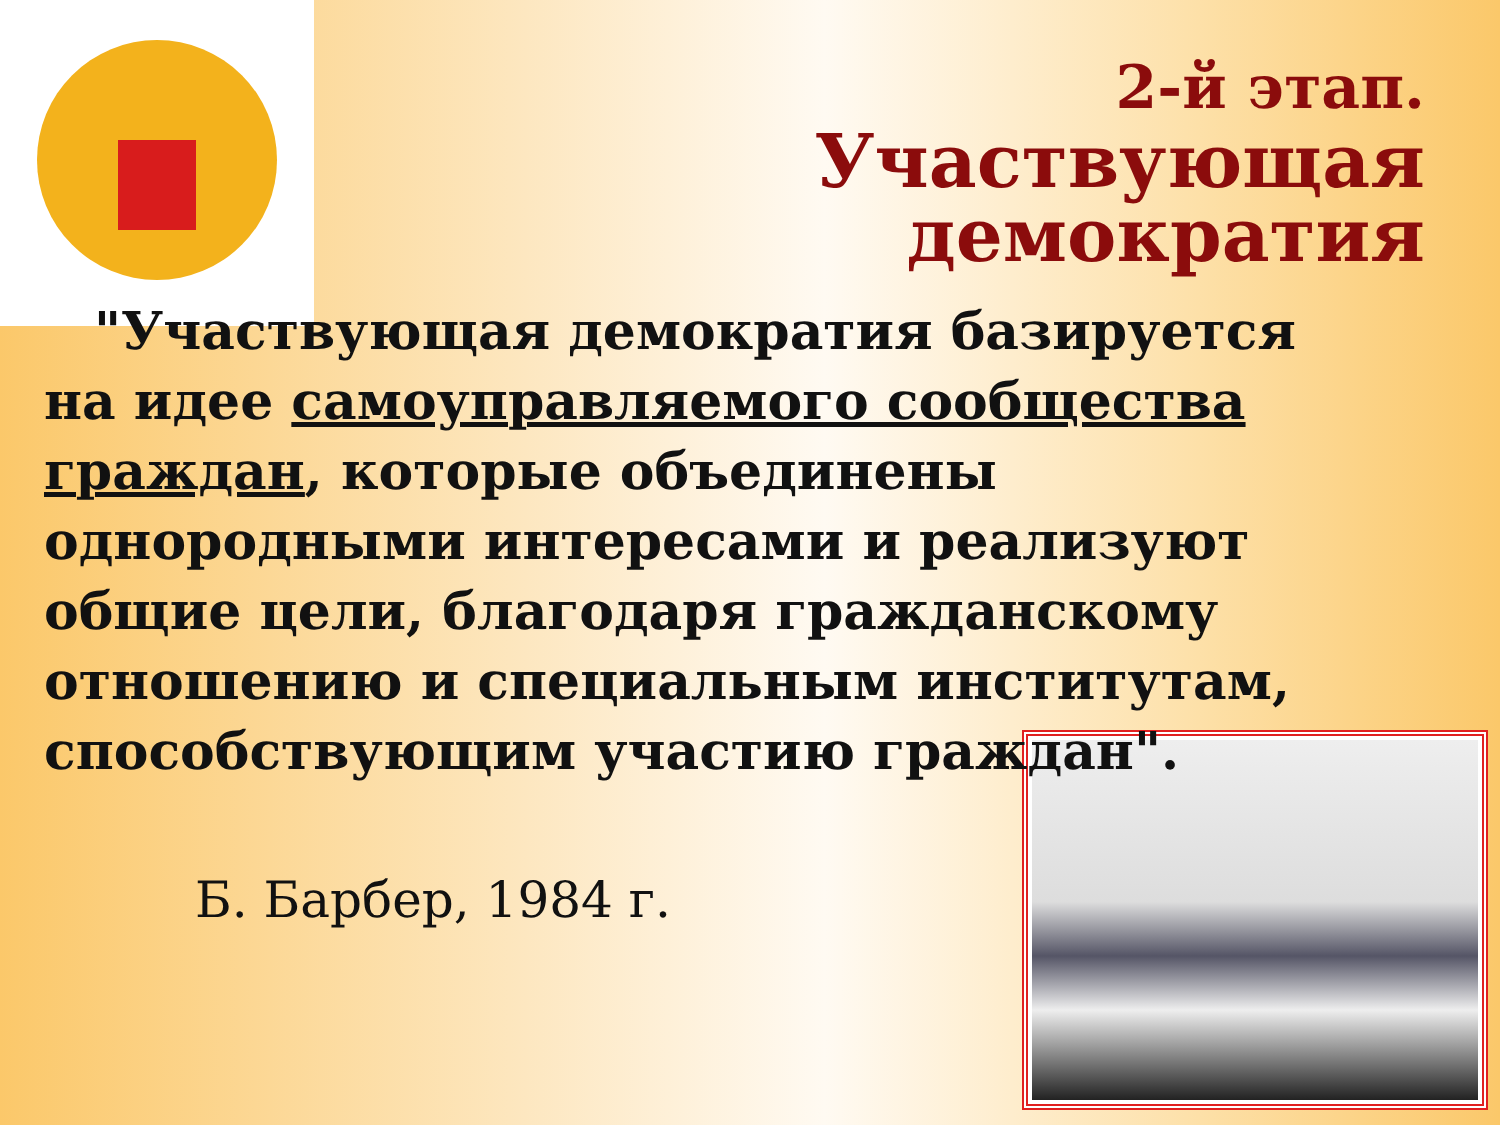2-й этап.
Участвующая
демократия
"Участвующая демократия базируется на идее самоуправляемого сообщества граждан, которые объединены однородными интересами и реализуют общие цели, благодаря гражданскому отношению и специальным институтам, способствующим участию граждан".
Б. Барбер, 1984 г.